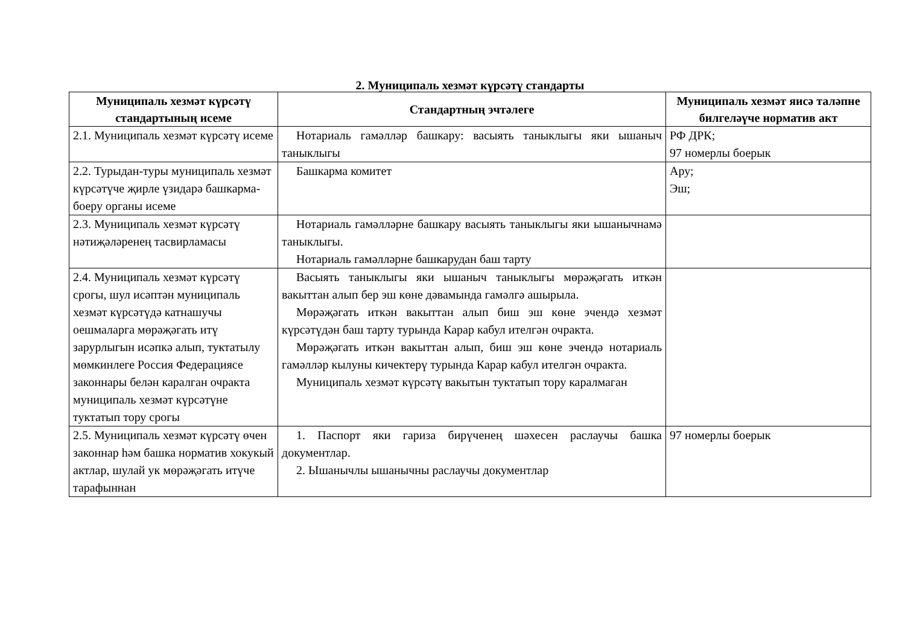2. Муниципаль хезмәт күрсәтү стандарты
| Муниципаль хезмәт күрсәтү стандартының исеме | Стандартның эчтәлеге | Муниципаль хезмәт яисә таләпне билгеләүче норматив акт |
| --- | --- | --- |
| 2.1. Муниципаль хезмәт күрсәтү исеме | Нотариаль гамәлләр башкару: васыять таныклыгы яки ышаныч таныклыгы | РФ ДРК; 97 номерлы боерык |
| 2.2. Турыдан-туры муниципаль хезмәт күрсәтүче җирле үзидарә башкарма-боеру органы исеме | Башкарма комитет | Ару; Эш; |
| 2.3. Муниципаль хезмәт күрсәтү нәтиҗәләренең тасвирламасы | Нотариаль гамәлләрне башкару васыять таныклыгы яки ышанычнамә таныклыгы. Нотариаль гамәлләрне башкарудан баш тарту | |
| 2.4. Муниципаль хезмәт күрсәтү срогы, шул исәптән муниципаль хезмәт күрсәтүдә катнашучы оешмаларга мөрәҗәгать итү зарурлыгын исәпкә алып, туктатылу мөмкинлеге Россия Федерациясе законнары белән каралган очракта муниципаль хезмәт күрсәтүне туктатып тору срогы | Васыять таныклыгы яки ышаныч таныклыгы мөрәҗәгать иткән вакыттан алып бер эш көне дәвамында гамәлгә ашырыла. Мөрәҗәгать иткән вакыттан алып биш эш көне эчендә хезмәт күрсәтүдән баш тарту турында Карар кабул ителгән очракта. Мөрәҗәгать иткән вакыттан алып, биш эш көне эчендә нотариаль гамәлләр кылуны кичектерү турында Карар кабул ителгән очракта. Муниципаль хезмәт күрсәтү вакытын туктатып тору каралмаган | |
| 2.5. Муниципаль хезмәт күрсәтү өчен законнар һәм башка норматив хокукый актлар, шулай ук мөрәҗәгать итүче тарафыннан | 1. Паспорт яки гариза бирүченең шәхесен раслаучы башка документлар. 2. Ышанычлы ышанычны раслаучы документлар | 97 номерлы боерык |